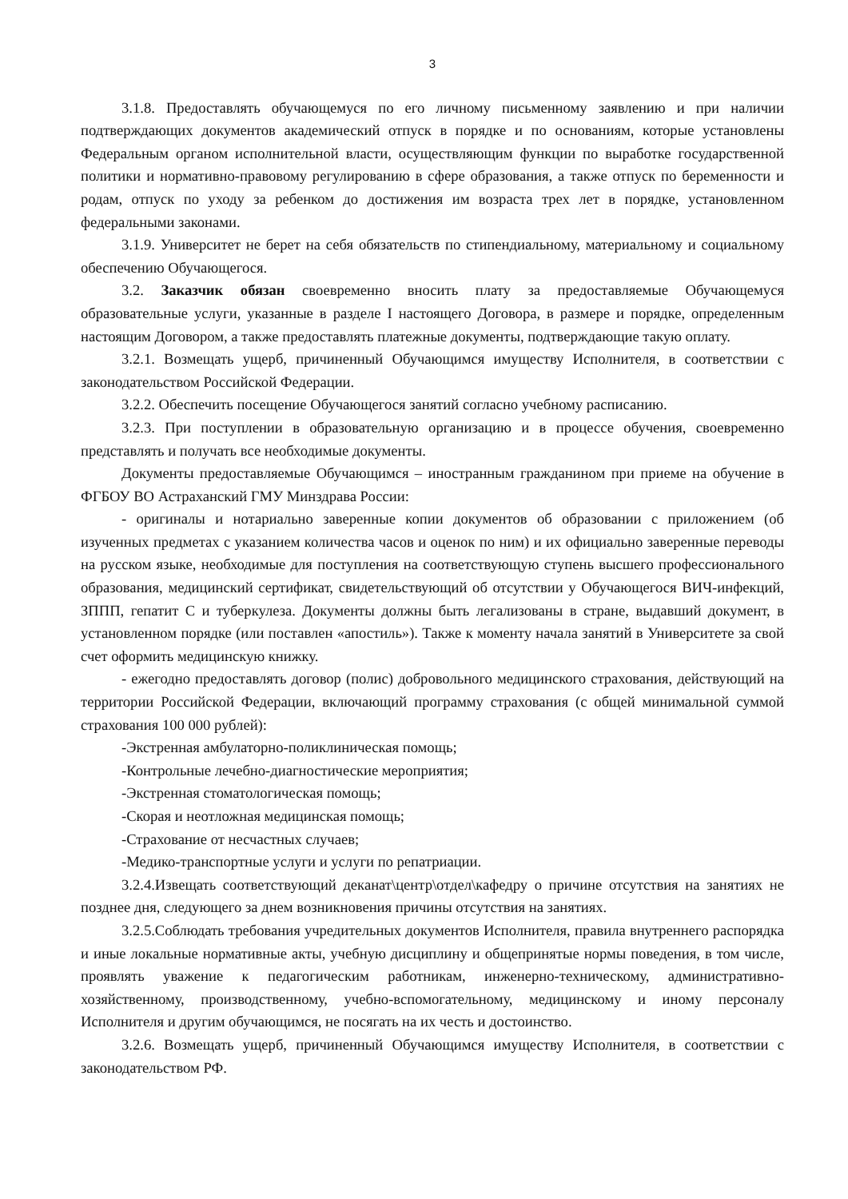3
3.1.8. Предоставлять обучающемуся по его личному письменному заявлению и при наличии подтверждающих документов академический отпуск в порядке и по основаниям, которые установлены Федеральным органом исполнительной власти, осуществляющим функции по выработке государственной политики и нормативно-правовому регулированию в сфере образования, а также отпуск по беременности и родам, отпуск по уходу за ребенком до достижения им возраста трех лет в порядке, установленном федеральными законами.
3.1.9. Университет не берет на себя обязательств по стипендиальному, материальному и социальному обеспечению Обучающегося.
3.2. Заказчик обязан своевременно вносить плату за предоставляемые Обучающемуся образовательные услуги, указанные в разделе I настоящего Договора, в размере и порядке, определенным настоящим Договором, а также предоставлять платежные документы, подтверждающие такую оплату.
3.2.1. Возмещать ущерб, причиненный Обучающимся имуществу Исполнителя, в соответствии с законодательством Российской Федерации.
3.2.2. Обеспечить посещение Обучающегося занятий согласно учебному расписанию.
3.2.3. При поступлении в образовательную организацию и в процессе обучения, своевременно представлять и получать все необходимые документы.
Документы предоставляемые Обучающимся – иностранным гражданином при приеме на обучение в ФГБОУ ВО Астраханский ГМУ Минздрава России:
- оригиналы и нотариально заверенные копии документов об образовании с приложением (об изученных предметах с указанием количества часов и оценок по ним) и их официально заверенные переводы на русском языке, необходимые для поступления на соответствующую ступень высшего профессионального образования, медицинский сертификат, свидетельствующий об отсутствии у Обучающегося ВИЧ-инфекций, ЗППП, гепатит С и туберкулеза. Документы должны быть легализованы в стране, выдавший документ, в установленном порядке (или поставлен «апостиль»). Также к моменту начала занятий в Университете за свой счет оформить медицинскую книжку.
- ежегодно предоставлять договор (полис) добровольного медицинского страхования, действующий на территории Российской Федерации, включающий программу страхования (с общей минимальной суммой страхования 100 000 рублей):
-Экстренная амбулаторно-поликлиническая помощь;
-Контрольные лечебно-диагностические мероприятия;
-Экстренная стоматологическая помощь;
-Скорая и неотложная медицинская помощь;
-Страхование от несчастных случаев;
-Медико-транспортные услуги и услуги по репатриации.
3.2.4.Извещать соответствующий деканат\центр\отдел\кафедру о причине отсутствия на занятиях не позднее дня, следующего за днем возникновения причины отсутствия на занятиях.
3.2.5.Соблюдать требования учредительных документов Исполнителя, правила внутреннего распорядка и иные локальные нормативные акты, учебную дисциплину и общепринятые нормы поведения, в том числе, проявлять уважение к педагогическим работникам, инженерно-техническому, административно-хозяйственному, производственному, учебно-вспомогательному, медицинскому и иному персоналу Исполнителя и другим обучающимся, не посягать на их честь и достоинство.
3.2.6. Возмещать ущерб, причиненный Обучающимся имуществу Исполнителя, в соответствии с законодательством РФ.